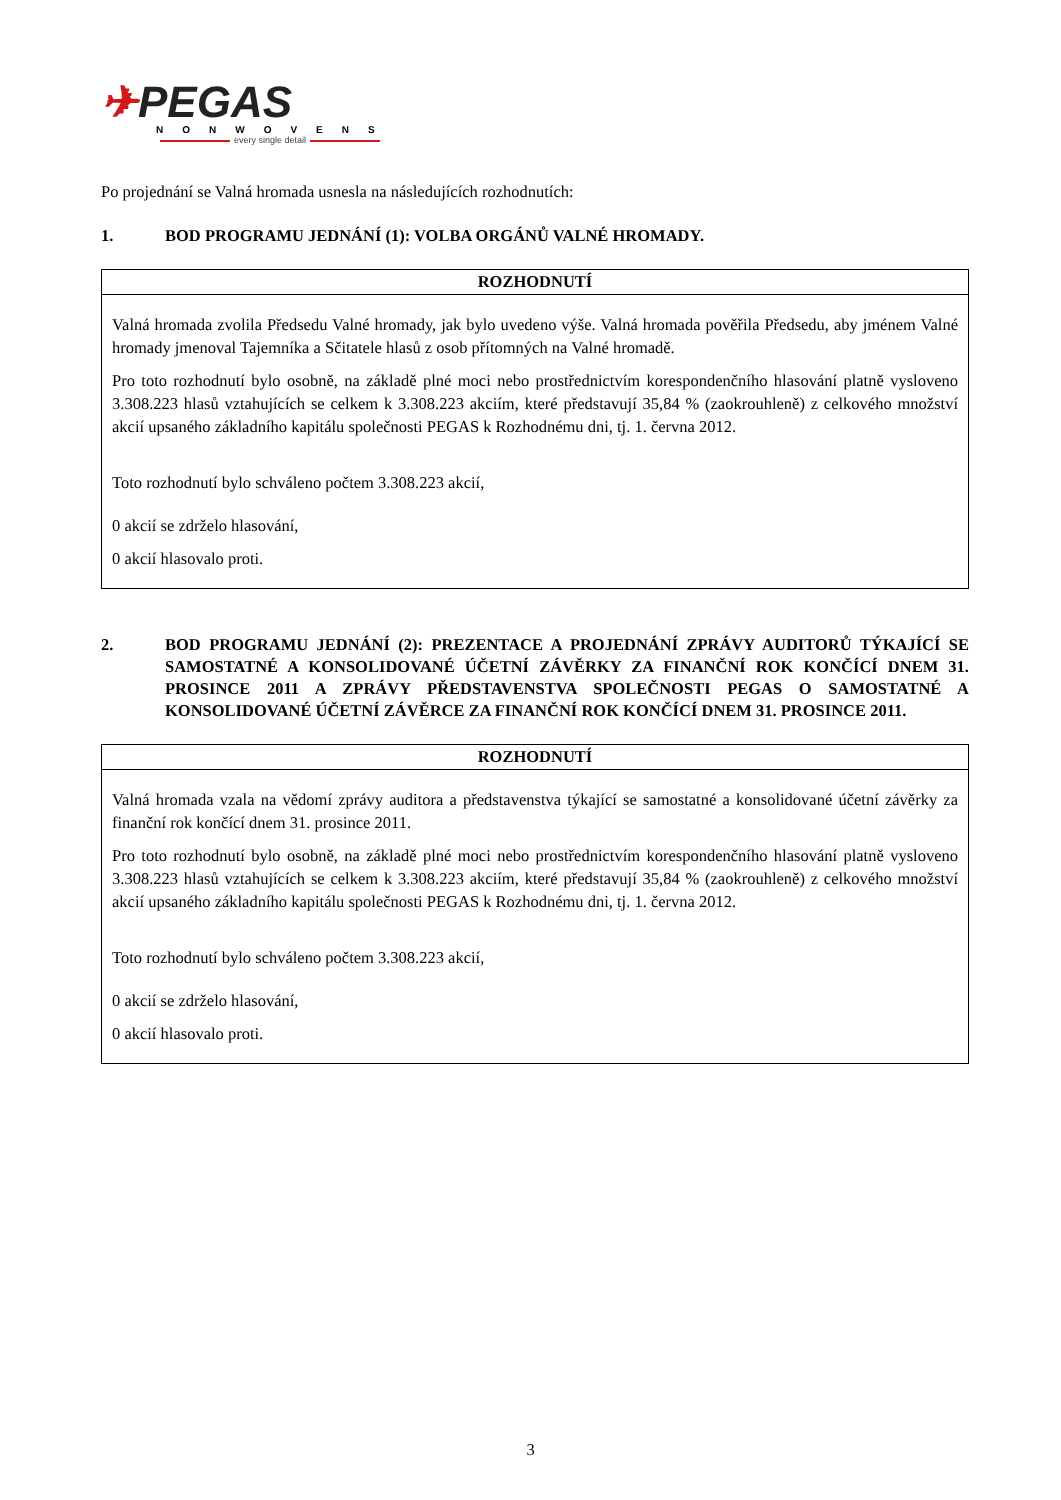✈PEGAS
NONWOVENS
every single detail
Po projednání se Valná hromada usnesla na následujících rozhodnutích:
1. BOD PROGRAMU JEDNÁNÍ (1): VOLBA ORGÁNŮ VALNÉ HROMADY.
| ROZHODNUTÍ |
| --- |
| Valná hromada zvolila Předsedu Valné hromady, jak bylo uvedeno výše. Valná hromada pověřila Předsedu, aby jménem Valné hromady jmenoval Tajemníka a Sčitatele hlasů z osob přítomných na Valné hromadě. Pro toto rozhodnutí bylo osobně, na základě plné moci nebo prostřednictvím korespondenčního hlasování platně vysloveno 3.308.223 hlasů vztahujících se celkem k 3.308.223 akciím, které představují 35,84 % (zaokrouhleně) z celkového množství akcií upsaného základního kapitálu společnosti PEGAS k Rozhodnému dni, tj. 1. června 2012. Toto rozhodnutí bylo schváleno počtem 3.308.223 akcií, 0 akcií se zdrželo hlasování, 0 akcií hlasovalo proti. |
2. BOD PROGRAMU JEDNÁNÍ (2): PREZENTACE A PROJEDNÁNÍ ZPRÁVY AUDITORŮ TÝKAJÍCÍ SE SAMOSTATNÉ A KONSOLIDOVANÉ ÚČETNÍ ZÁVĚRKY ZA FINANČNÍ ROK KONČÍCÍ DNEM 31. PROSINCE 2011 A ZPRÁVY PŘEDSTAVENSTVA SPOLEČNOSTI PEGAS O SAMOSTATNÉ A KONSOLIDOVANÉ ÚČETNÍ ZÁVĚRCE ZA FINANČNÍ ROK KONČÍCÍ DNEM 31. PROSINCE 2011.
| ROZHODNUTÍ |
| --- |
| Valná hromada vzala na vědomí zprávy auditora a představenstva týkající se samostatné a konsolidované účetní závěrky za finanční rok končící dnem 31. prosince 2011. Pro toto rozhodnutí bylo osobně, na základě plné moci nebo prostřednictvím korespondenčního hlasování platně vysloveno 3.308.223 hlasů vztahujících se celkem k 3.308.223 akciím, které představují 35,84 % (zaokrouhleně) z celkového množství akcií upsaného základního kapitálu společnosti PEGAS k Rozhodnému dni, tj. 1. června 2012. Toto rozhodnutí bylo schváleno počtem 3.308.223 akcií, 0 akcií se zdrželo hlasování, 0 akcií hlasovalo proti. |
3